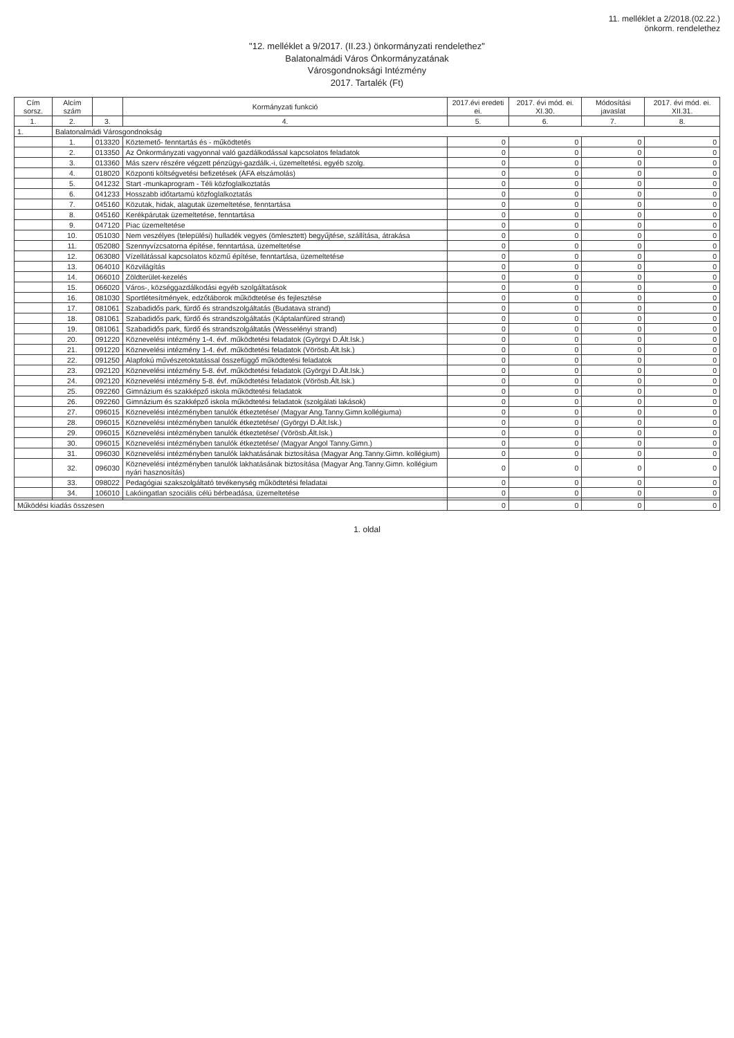11. melléklet a 2/2018.(02.22.)
önkorm. rendelethez
"12. melléklet a 9/2017. (II.23.) önkormányzati rendelethez"
Balatonalmádi Város Önkormányzatának
Városgondnoksági Intézmény
2017. Tartalék (Ft)
| Cím sorsz. | Alcím szám | | Kormányzati funkció | 2017.évi eredeti ei. | 2017. évi mód. ei. XI.30. | Módosítási javaslat | 2017. évi mód. ei. XII.31. |
| --- | --- | --- | --- | --- | --- | --- | --- |
| 1. | 2. | 3. | 4. | 5. | 6. | 7. | 8. |
| 1. | Balatonalmádi Városgondnokság | | | | | | |
| | 1. | 013320 | Köztemető- fenntartás és - működtetés | 0 | 0 | 0 | 0 |
| | 2. | 013350 | Az Önkormányzati vagyonnal való gazdálkodással kapcsolatos feladatok | 0 | 0 | 0 | 0 |
| | 3. | 013360 | Más szerv részére végzett pénzügyi-gazdálk.-i, üzemeltetési, egyéb szolg. | 0 | 0 | 0 | 0 |
| | 4. | 018020 | Központi költségvetési befizetések (ÁFA elszámolás) | 0 | 0 | 0 | 0 |
| | 5. | 041232 | Start -munkaprogram - Téli közfoglalkoztatás | 0 | 0 | 0 | 0 |
| | 6. | 041233 | Hosszabb időtartamú közfoglalkoztatás | 0 | 0 | 0 | 0 |
| | 7. | 045160 | Közutak, hidak, alagutak üzemeltetése, fenntartása | 0 | 0 | 0 | 0 |
| | 8. | 045160 | Kerékpárutak üzemeltetése, fenntartása | 0 | 0 | 0 | 0 |
| | 9. | 047120 | Piac üzemeltetése | 0 | 0 | 0 | 0 |
| | 10. | 051030 | Nem veszélyes (települési) hulladék vegyes (ömlesztett) begyűjtése, szállítása, átrakása | 0 | 0 | 0 | 0 |
| | 11. | 052080 | Szennyvízcsatorna építése, fenntartása, üzemeltetése | 0 | 0 | 0 | 0 |
| | 12. | 063080 | Vízellátással kapcsolatos közmű építése, fenntartása, üzemeltetése | 0 | 0 | 0 | 0 |
| | 13. | 064010 | Közvilágítás | 0 | 0 | 0 | 0 |
| | 14. | 066010 | Zöldterület-kezelés | 0 | 0 | 0 | 0 |
| | 15. | 066020 | Város-, községgazdálkodási egyéb szolgáltatások | 0 | 0 | 0 | 0 |
| | 16. | 081030 | Sportlétesítmények, edzőtáborok működtetése és fejlesztése | 0 | 0 | 0 | 0 |
| | 17. | 081061 | Szabadidős park, fürdő és strandszolgáltatás (Budatava strand) | 0 | 0 | 0 | 0 |
| | 18. | 081061 | Szabadidős park, fürdő és strandszolgáltatás (Káptalanfüred strand) | 0 | 0 | 0 | 0 |
| | 19. | 081061 | Szabadidős park, fürdő és strandszolgáltatás (Wesselényi strand) | 0 | 0 | 0 | 0 |
| | 20. | 091220 | Köznevelési intézmény 1-4. évf. működtetési feladatok (Györgyi D.Ált.Isk.) | 0 | 0 | 0 | 0 |
| | 21. | 091220 | Köznevelési intézmény 1-4. évf. működtetési feladatok (Vörösb.Ált.Isk.) | 0 | 0 | 0 | 0 |
| | 22. | 091250 | Alapfokú művészetoktatással összefüggő működtetési feladatok | 0 | 0 | 0 | 0 |
| | 23. | 092120 | Köznevelési intézmény 5-8. évf. működtetési feladatok (Györgyi D.Ált.Isk.) | 0 | 0 | 0 | 0 |
| | 24. | 092120 | Köznevelési intézmény 5-8. évf. működtetési feladatok (Vörösb.Ált.Isk.) | 0 | 0 | 0 | 0 |
| | 25. | 092260 | Gimnázium és szakképző iskola működtetési feladatok | 0 | 0 | 0 | 0 |
| | 26. | 092260 | Gimnázium és szakképző iskola működtetési feladatok (szolgálati lakások) | 0 | 0 | 0 | 0 |
| | 27. | 096015 | Köznevelési intézményben tanulók étkeztetése/ (Magyar Ang.Tanny.Gimn.kollégiuma) | 0 | 0 | 0 | 0 |
| | 28. | 096015 | Köznevelési intézményben tanulók étkeztetése/ (Györgyi D.Ált.Isk.) | 0 | 0 | 0 | 0 |
| | 29. | 096015 | Köznevelési intézményben tanulók étkeztetése/ (Vörösb.Ált.Isk.) | 0 | 0 | 0 | 0 |
| | 30. | 096015 | Köznevelési intézményben tanulók étkeztetése/ (Magyar Angol Tanny.Gimn.) | 0 | 0 | 0 | 0 |
| | 31. | 096030 | Köznevelési intézményben tanulók lakhatásának biztosítása (Magyar Ang.Tanny.Gimn. kollégium) | 0 | 0 | 0 | 0 |
| | 32. | 096030 | Köznevelési intézményben tanulók lakhatásának biztosítása (Magyar Ang.Tanny.Gimn. kollégium nyári hasznosítás) | 0 | 0 | 0 | 0 |
| | 33. | 098022 | Pedagógiai szakszolgáltató tevékenység működtetési feladatai | 0 | 0 | 0 | 0 |
| | 34. | 106010 | Lakóingatlan szociális célú bérbeadása, üzemeltetése | 0 | 0 | 0 | 0 |
| Működési kiadás összesen | | | | 0 | 0 | 0 | 0 |
1. oldal